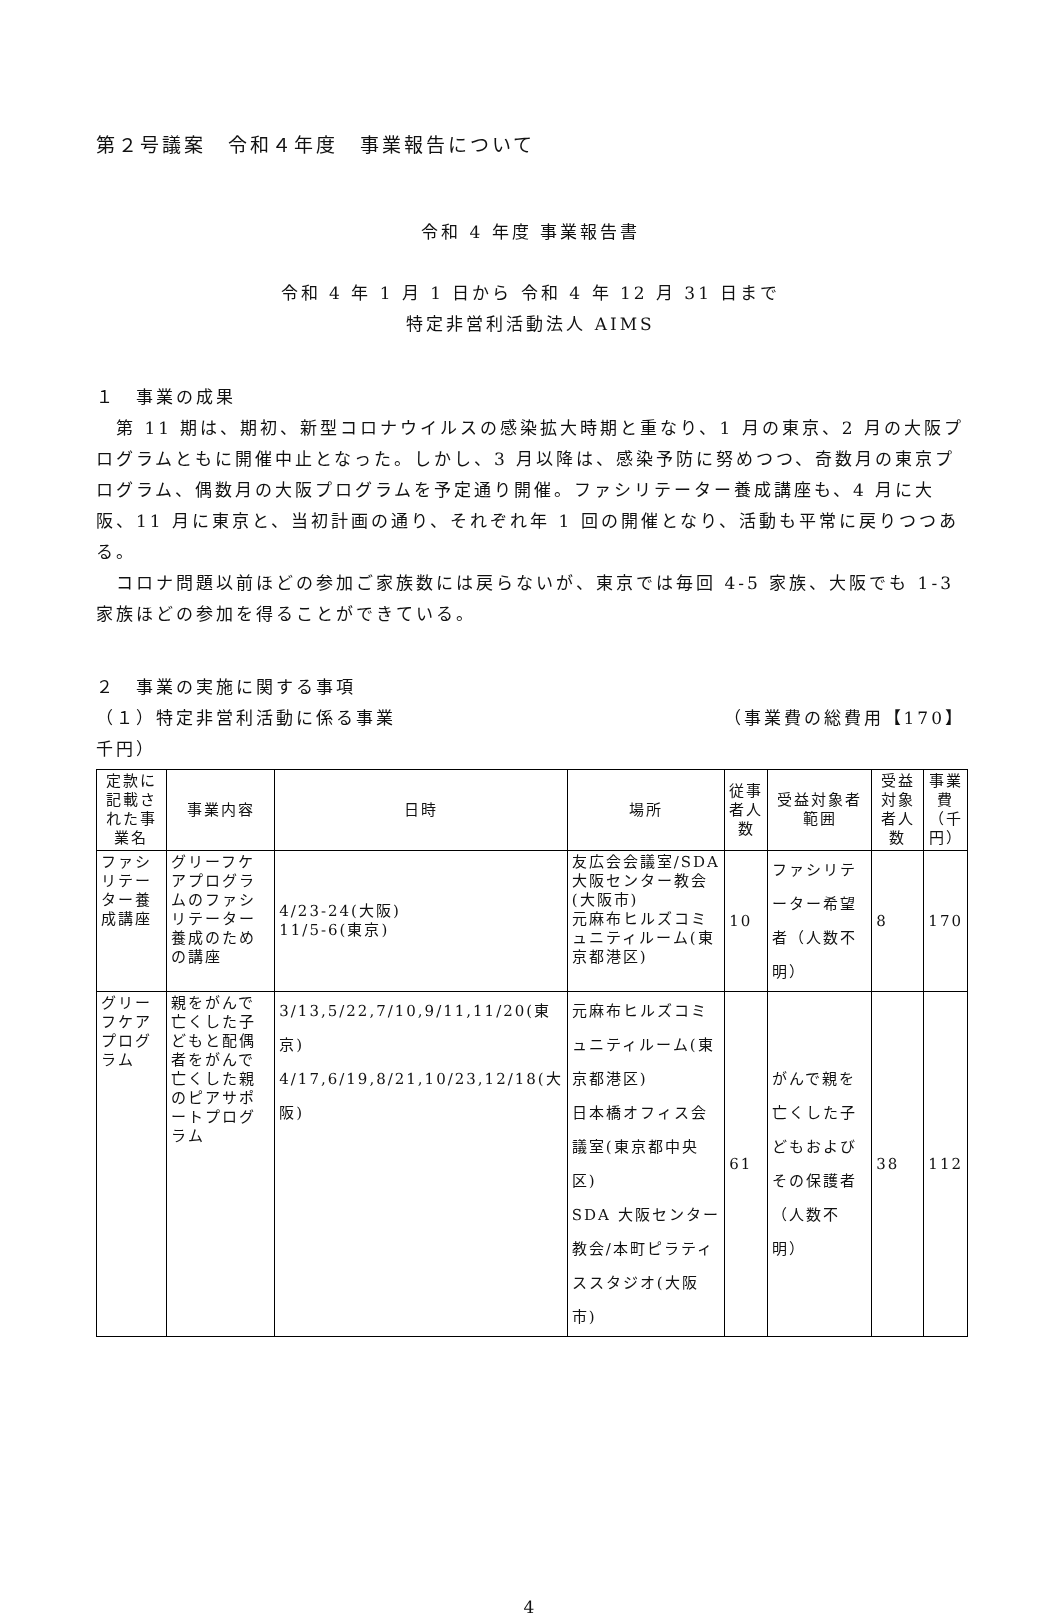第２号議案　令和４年度　事業報告について
令和 4 年度 事業報告書
令和 4 年 1 月 1 日から 令和 4 年 12 月 31 日まで
特定非営利活動法人 AIMS
１　事業の成果
　第 11 期は、期初、新型コロナウイルスの感染拡大時期と重なり、1 月の東京、2 月の大阪プログラムともに開催中止となった。しかし、3 月以降は、感染予防に努めつつ、奇数月の東京プログラム、偶数月の大阪プログラムを予定通り開催。ファシリテーター養成講座も、4 月に大阪、11 月に東京と、当初計画の通り、それぞれ年 1 回の開催となり、活動も平常に戻りつつある。
　コロナ問題以前ほどの参加ご家族数には戻らないが、東京では毎回 4-5 家族、大阪でも 1-3 家族ほどの参加を得ることができている。
２　事業の実施に関する事項
（１）特定非営利活動に係る事業 （事業費の総費用【170】
千円）
| 定款に記載された事業名 | 事業内容 | 日時 | 場所 | 従事者人数 | 受益対象者範囲 | 受益対象者人数 | 事業費（千円） |
| --- | --- | --- | --- | --- | --- | --- | --- |
| ファシリテーター養成講座 | グリーフケアプログラムのファシリテーター養成のための講座 | 4/23-24(大阪) 11/5-6(東京) | 友広会会議室/SDA大阪センター教会(大阪市) 元麻布ヒルズコミュニティルーム(東京都港区) | 10 | ファシリテーター希望者（人数不明） | 8 | 170 |
| グリーフケアプログラム | 親をがんで亡くした子どもと配偶者をがんで亡くした親のピアサポートプログラム | 3/13,5/22,7/10,9/11,11/20(東京) 4/17,6/19,8/21,10/23,12/18(大阪) | 元麻布ヒルズコミュニティルーム(東京都港区) 日本橋オフィス会議室(東京都中央区) SDA 大阪センター教会/本町ピラティススタジオ(大阪市) | 61 | がんで親を亡くした子どもおよびその保護者（人数不明） | 38 | 112 |
4